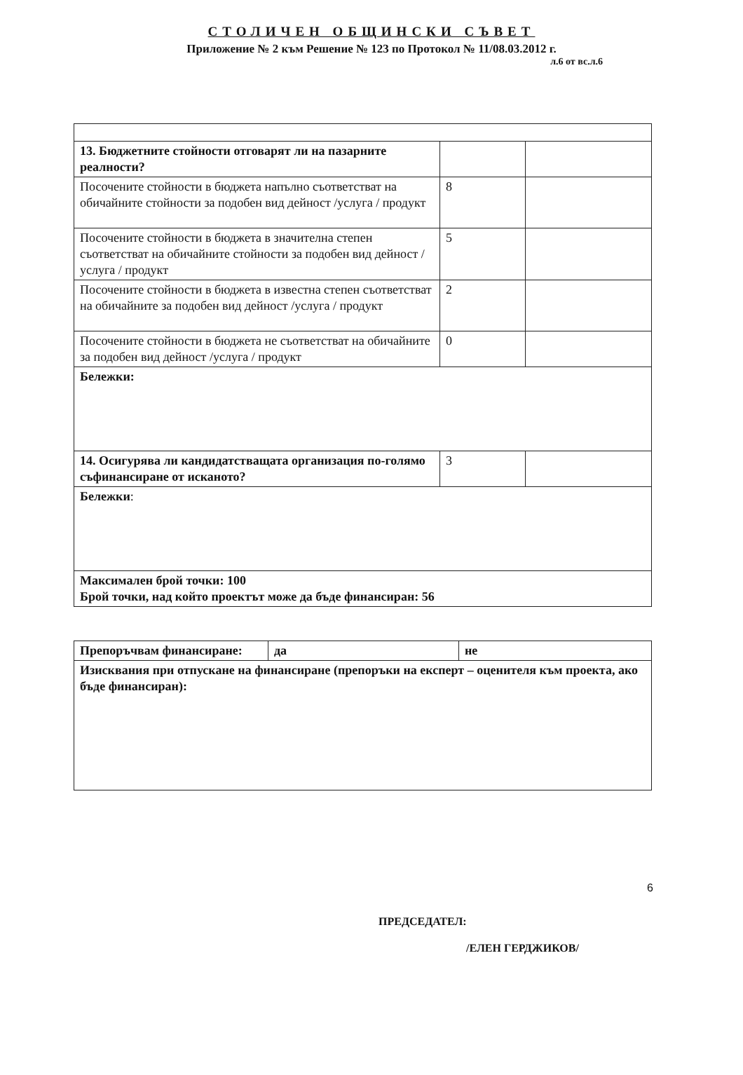СТОЛИЧЕН ОБЩИНСКИ СЪВЕТ
Приложение № 2 към Решение № 123 по Протокол № 11/08.03.2012 г.
л.6 от вс.л.6
| 13. Бюджетните стойности отговарят ли на пазарните реалности? | | |
| Посочените стойности в бюджета напълно съответстват на обичайните стойности за подобен вид дейност /услуга / продукт | 8 | |
| Посочените стойности в бюджета в значителна степен съответстват на обичайните стойности за подобен вид дейност /услуга / продукт | 5 | |
| Посочените стойности в бюджета в известна степен съответстват на обичайните за подобен вид дейност /услуга / продукт | 2 | |
| Посочените стойности в бюджета не съответстват на обичайните за подобен вид дейност /услуга / продукт | 0 | |
| Бележки: | | |
| 14. Осигурява ли кандидатстващата организация по-голямо съфинансиране от исканото? | 3 | |
| Бележки : | | |
| Максимален брой точки: 100 Брой точки, над който проектът може да бъде финансиран: 56 | | |
| Препоръчвам финансиране: | да | не |
| Изисквания при отпускане на финансиране (препоръки на експерт – оценителя към проекта, ако бъде финансиран): | | |
6
ПРЕДСЕДАТЕЛ:
/ЕЛЕН ГЕРДЖИКОВ/